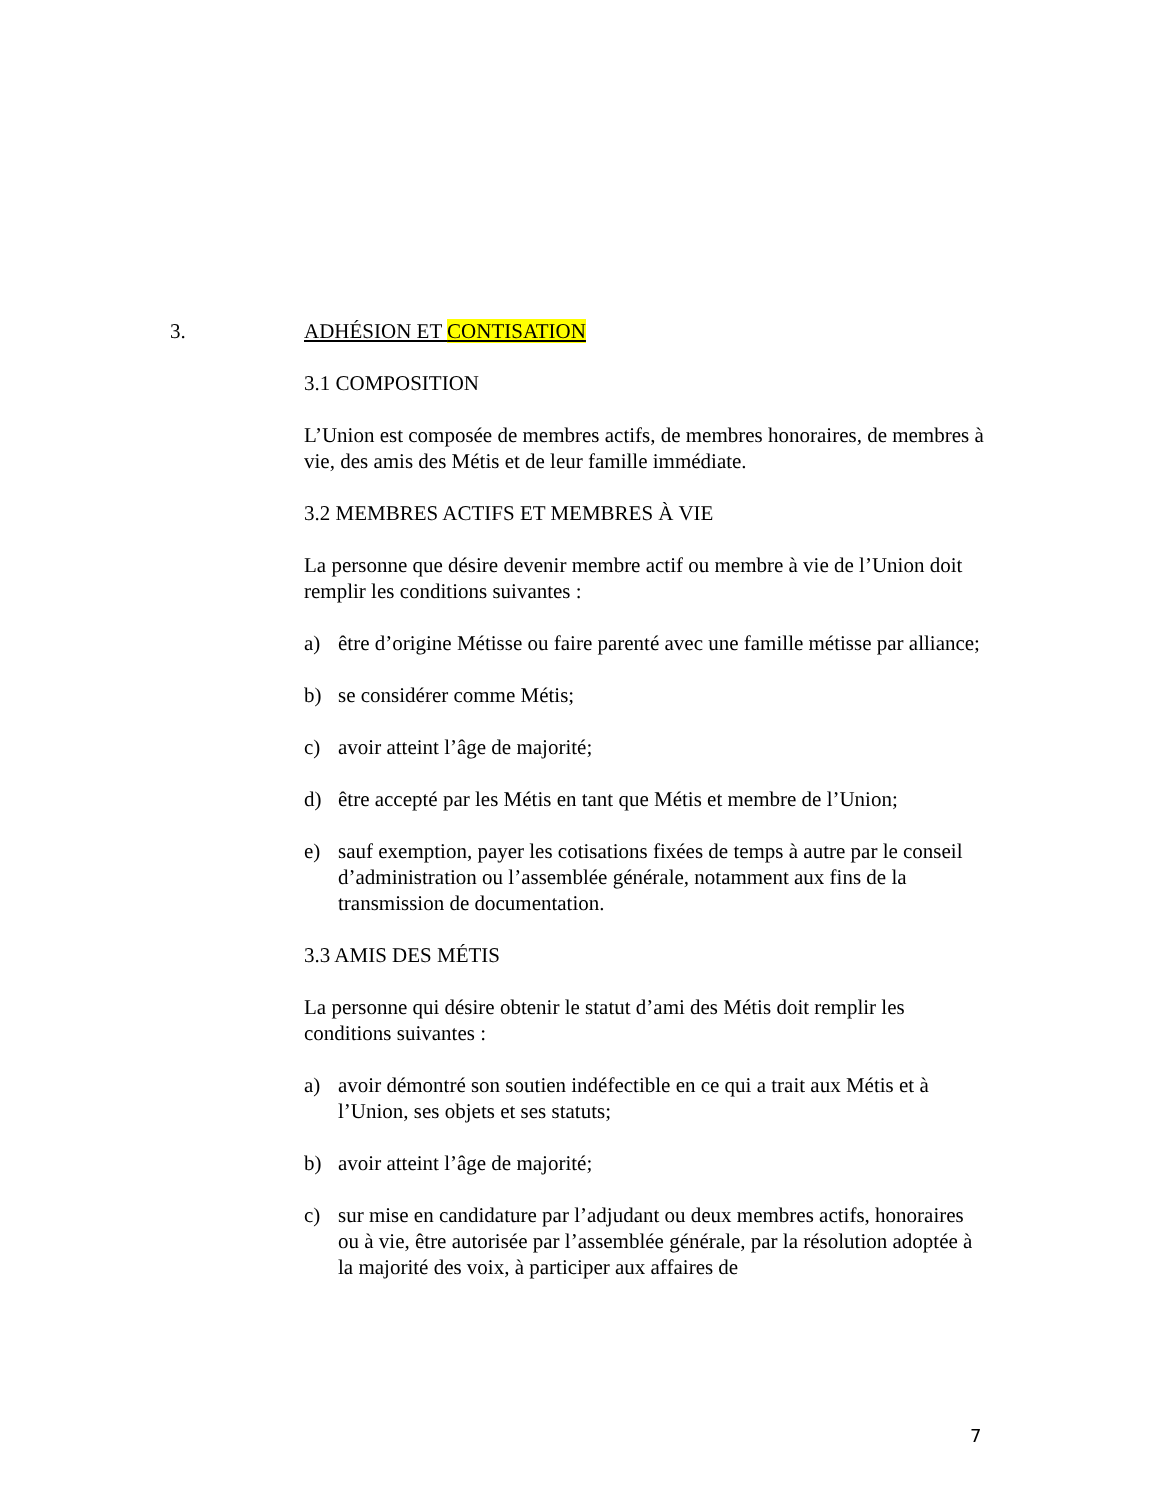3. ADHÉSION ET CONTISATION
3.1 COMPOSITION
L’Union est composée de membres actifs, de membres honoraires, de membres à vie, des amis des Métis et de leur famille immédiate.
3.2 MEMBRES ACTIFS ET MEMBRES À VIE
La personne que désire devenir membre actif ou membre à vie de l’Union doit remplir les conditions suivantes :
a) être d’origine Métisse ou faire parenté avec une famille métisse par alliance;
b) se considérer comme Métis;
c) avoir atteint l’âge de majorité;
d) être accepté par les Métis en tant que Métis et membre de l’Union;
e) sauf exemption, payer les cotisations fixées de temps à autre par le conseil d’administration ou l’assemblée générale, notamment aux fins de la transmission de documentation.
3.3 AMIS DES MÉTIS
La personne qui désire obtenir le statut d’ami des Métis doit remplir les conditions suivantes :
a) avoir démontré son soutien indéfectible en ce qui a trait aux Métis et à l’Union, ses objets et ses statuts;
b) avoir atteint l’âge de majorité;
c) sur mise en candidature par l’adjudant ou deux membres actifs, honoraires ou à vie, être autorisée par l’assemblée générale, par la résolution adoptée à la majorité des voix, à participer aux affaires de
7